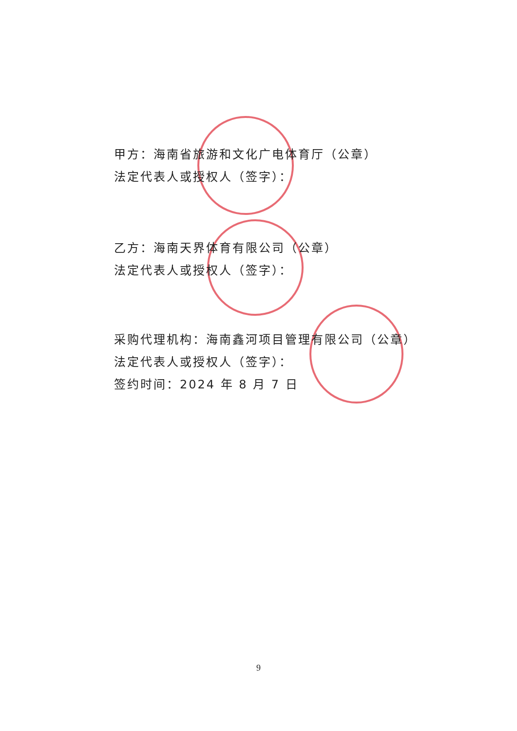甲方：海南省旅游和文化广电体育厅（公章）
法定代表人或授权人（签字）：
乙方：海南天界体育有限公司（公章）
法定代表人或授权人（签字）：
采购代理机构：海南鑫河项目管理有限公司（公章）
法定代表人或授权人（签字）：
签约时间：2024 年 8 月 7 日
9